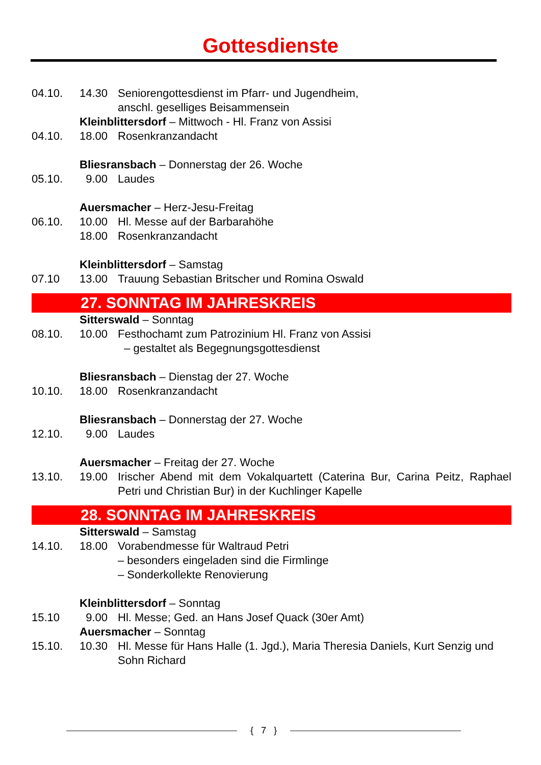Gottesdienste
04.10. 14.30 Seniorengottesdienst im Pfarr- und Jugendheim,
anschl. geselliges Beisammensein
Kleinblittersdorf – Mittwoch - Hl. Franz von Assisi
04.10. 18.00 Rosenkranzandacht
Bliesransbach – Donnerstag der 26. Woche
05.10. 9.00 Laudes
Auersmacher – Herz-Jesu-Freitag
06.10. 10.00 Hl. Messe auf der Barbarahöhe
18.00 Rosenkranzandacht
Kleinblittersdorf – Samstag
07.10 13.00 Trauung Sebastian Britscher und Romina Oswald
27. SONNTAG IM JAHRESKREIS
Sitterswald – Sonntag
08.10. 10.00 Festhochamt zum Patrozinium Hl. Franz von Assisi
– gestaltet als Begegnungsgottesdienst
Bliesransbach – Dienstag der 27. Woche
10.10. 18.00 Rosenkranzandacht
Bliesransbach – Donnerstag der 27. Woche
12.10. 9.00 Laudes
Auersmacher – Freitag der 27. Woche
13.10. 19.00 Irischer Abend mit dem Vokalquartett (Caterina Bur, Carina Peitz, Raphael Petri und Christian Bur) in der Kuchlinger Kapelle
28. SONNTAG IM JAHRESKREIS
Sitterswald – Samstag
14.10. 18.00 Vorabendmesse für Waltraud Petri
– besonders eingeladen sind die Firmlinge
– Sonderkollekte Renovierung
Kleinblittersdorf – Sonntag
15.10 9.00 Hl. Messe; Ged. an Hans Josef Quack (30er Amt)
Auersmacher – Sonntag
15.10. 10.30 Hl. Messe für Hans Halle (1. Jgd.), Maria Theresia Daniels, Kurt Senzig und Sohn Richard
{ 7 }